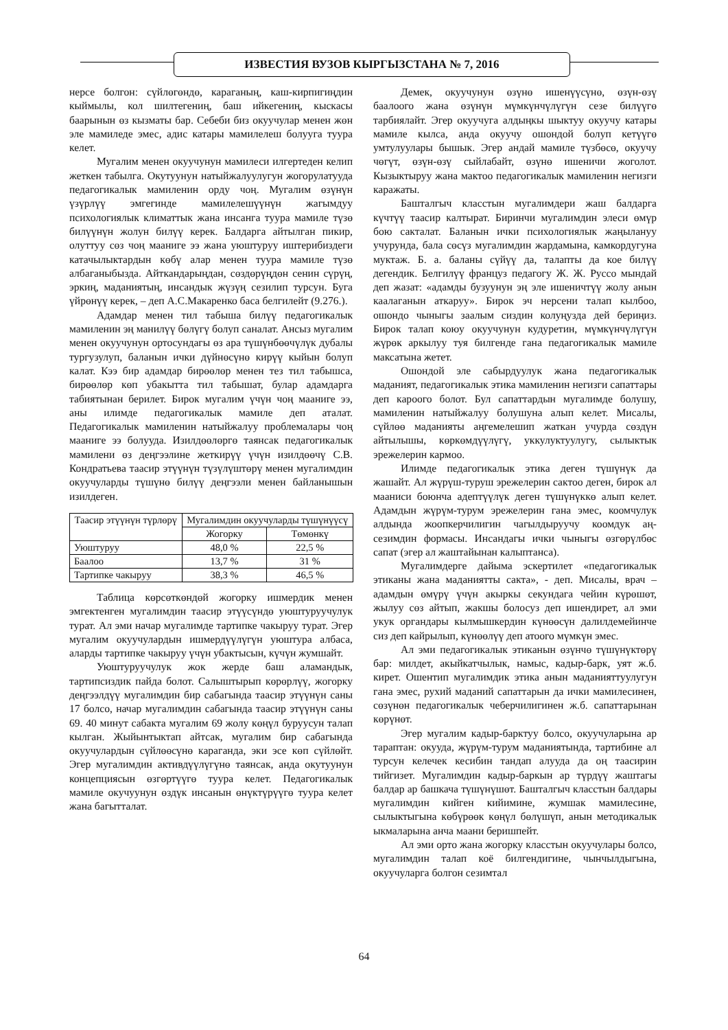ИЗВЕСТИЯ ВУЗОВ КЫРГЫЗСТАНА № 7, 2016
нерсе болгон: сүйлөгөндө, караганың, каш-кирпигиңдин кыймылы, кол шилтегениң, баш ийкегениң, кыскасы баарынын өз кызматы бар. Себеби биз окуучулар менен жөн эле мамиледе эмес, адис катары мамилелеш болууга туура келет.
Мугалим менен окуучунун мамилеси илгертеден келип жеткен табылга. Окутуунун натыйжалуулугун жогорулатууда педагогикалык мамиленин орду чоң. Мугалим өзүнүн үзүрлүү эмгегинде мамилелешүүнүн жагымдуу психологиялык климаттык жана инсанга туура мамиле түзө билүүнүн жолун билүү керек. Балдарга айтылган пикир, олуттуу сөз чоң мааниге ээ жана уюштуруу иштерибиздеги катачылыктардын көбү алар менен туура мамиле түзө албаганыбызда. Айткандарыңдан, сөздөрүңдөн сенин сүрүң, эркиң, маданиятың, инсандык жүзүң сезилип турсун. Буга үйрөнүү керек, – деп А.С.Макаренко баса белгилейт (9.276.).
Адамдар менен тил табыша билүү педагогикалык мамиленин эң манилүү бөлүгү болуп саналат. Ансыз мугалим менен окуучунун ортосундагы өз ара түшүнбөөчүлүк дубалы тургузулуп, баланын ички дүйнөсүнө кирүү кыйын болуп калат. Кээ бир адамдар бирөөлөр менен тез тил табышса, бирөөлөр көп убакытта тил табышат, булар адамдарга табиятынан берилет. Бирок мугалим үчүн чоң мааниге ээ, аны илимде педагогикалык мамиле деп аталат. Педагогикалык мамиленин натыйжалуу проблемалары чоң мааниге ээ болууда. Изилдөөлөргө таянсак педагогикалык мамилени өз деңгээлине жеткирүү үчүн изилдөөчү С.В. Кондратьева таасир этүүнүн түзүлүштөрү менен мугалимдин окуучуларды түшүнө билүү деңгээли менен байланышын изилдеген.
| Таасир этүүнүн түрлөрү | Мугалимдин окуучуларды түшүнүүсү | |
| | Жогорку | Төмөнкү |
| Уюштуруу | 48,0 % | 22,5 % |
| Баалоо | 13,7 % | 31 % |
| Тартипке чакыруу | 38,3 % | 46,5 % |
Таблица көрсөткөндөй жогорку ишмердик менен эмгектенген мугалимдин таасир этүүсүндө уюштуруучулук турат. Ал эми начар мугалимде тартипке чакыруу турат. Эгер мугалим окуучулардын ишмердүүлүгүн уюштура албаса, аларды тартипке чакыруу үчүн убактысын, күчүн жумшайт.
Уюштуруучулук жок жерде баш аламандык, тартипсиздик пайда болот. Салыштырып көрөрлүү, жогорку деңгээлдүү мугалимдин бир сабагында таасир этүүнүн саны 17 болсо, начар мугалимдин сабагында таасир этүүнүн саны 69. 40 минут сабакта мугалим 69 жолу көңүл буруусун талап кылган. Жыйынтыктап айтсак, мугалим бир сабагында окуучулардын сүйлөөсүнө караганда, эки эсе көп сүйлөйт. Эгер мугалимдин активдүүлүгүнө таянсак, анда окутуунун концепциясын өзгөртүүгө туура келет. Педагогикалык мамиле окучуунун өздүк инсанын өнүктүрүүгө туура келет жана багытталат.
Демек, окуучунун өзүнө ишенүүсүнө, өзүн-өзү баалоого жана өзүнүн мүмкүнчүлүгүн сезе билүүгө тарбиялайт. Эгер окуучуга алдыңкы шыктуу окуучу катары мамиле кылса, анда окуучу ошондой болуп кетүүгө умтулуулары бышык. Эгер андай мамиле түзбөсө, окуучу чөгүт, өзүн-өзү сыйлабайт, өзүнө ишеничи жоголот. Кызыктыруу жана мактоо педагогикалык мамиленин негизги каражаты.
Башталгыч класстын мугалимдери жаш балдарга күчтүү таасир калтырат. Биринчи мугалимдин элеси өмүр бою сакталат. Баланын ички психологиялык жаңылануу учурунда, бала сөсүз мугалимдин жардамына, камкордугуна муктаж. Б. а. баланы сүйүү да, талапты да кое билүү дегендик. Белгилүү француз педагогу Ж. Ж. Руссо мындай деп жазат: «адамды бузуунун эң эле ишеничтүү жолу анын каалаганын аткаруу». Бирок эч нерсени талап кылбоо, ошондо чыныгы заалым сиздин колуңузда дей бериңиз. Бирок талап коюу окуучунун кудуретин, мүмкүнчүлүгүн жүрөк аркылуу туя билгенде гана педагогикалык мамиле максатына жетет.
Ошондой эле сабырдуулук жана педагогикалык маданият, педагогикалык этика мамиленин негизги сапаттары деп кароого болот. Бул сапаттардын мугалимде болушу, мамиленин натыйжалуу болушуна алып келет. Мисалы, сүйлөө маданияты аңгемелешип жаткан учурда сөздүн айтылышы, көркөмдүүлүгү, уккулуктуулугу, сылыктык эрежелерин кармоо.
Илимде педагогикалык этика деген түшүнүк да жашайт. Ал жүрүш-туруш эрежелерин сактоо деген, бирок ал мааниси боюнча адептүүлүк деген түшүнүккө алып келет. Адамдын жүрүм-турум эрежелерин гана эмес, коомчулук алдында жоопкерчилигин чагылдыруучу коомдук аң-сезимдин формасы. Инсандагы ички чыныгы өзгөрүлбөс сапат (эгер ал жаштайынан калыптанса).
Мугалимдерге дайыма эскертилет «педагогикалык этиканы жана маданиятты сакта», - деп. Мисалы, врач – адамдын өмүрү үчүн акыркы секундага чейин күрөшөт, жылуу сөз айтып, жакшы болосуз деп ишендирет, ал эми укук органдары кылмышкердин күнөөсүн далилдемейинче сиз деп кайрылып, күнөөлүү деп атоого мүмкүн эмес.
Ал эми педагогикалык этиканын өзүнчө түшүнүктөрү бар: милдет, акыйкатчылык, намыс, кадыр-барк, уят ж.б. кирет. Ошентип мугалимдик этика анын маданияттуулугун гана эмес, рухий маданий сапаттарын да ички мамилесинен, сөзүнөн педагогикалык чеберчилигинен ж.б. сапаттарынан көрүнөт.
Эгер мугалим кадыр-барктуу болсо, окуучуларына ар тараптан: окууда, жүрүм-турум маданиятында, тартибине ал турсун келечек кесибин тандап алууда да оң таасирин тийгизет. Мугалимдин кадыр-баркын ар түрдүү жаштагы балдар ар башкача түшүнүшөт. Башталгыч класстын балдары мугалимдин кийген кийимине, жумшак мамилесине, сылыктыгына көбүрөөк көңүл бөлүшүп, анын методикалык ыкмаларына анча маани беришпейт.
Ал эми орто жана жогорку класстын окуучулары болсо, мугалимдин талап коё билгендигине, чынчылдыгына, окуучуларга болгон сезимтал
64